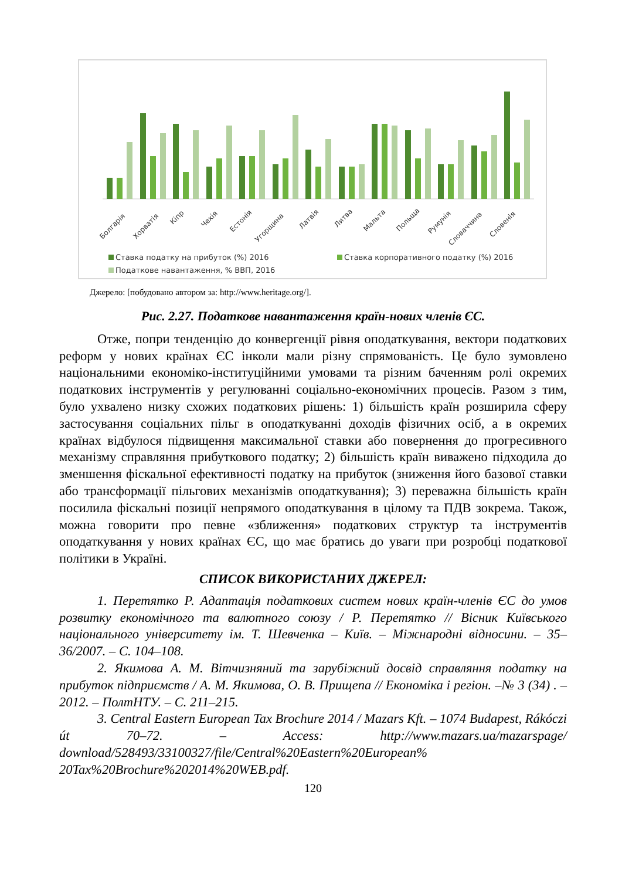Болгарія
Хорватія
Кіпр
Чехія
Естонія
Угорщина
Латвія
Литва
Мальта
Польща
Румунія
Словаччина
Словенія
Ставка податку на прибуток (%) 2016
Ставка корпоративного податку (%) 2016
Податкове навантаження, % ВВП, 2016
Джерело: [побудовано автором за: http://www.heritage.org/].
Рис. 2.27. Податкове навантаження країн-нових членів ЄС.
Отже, попри тенденцію до конвергенції рівня оподаткування, вектори податкових реформ у нових країнах ЄС інколи мали різну спрямованість. Це було зумовлено національними економіко-інституційними умовами та різним баченням ролі окремих податкових інструментів у регулюванні соціально-економічних процесів. Разом з тим, було ухвалено низку схожих податкових рішень: 1) більшість країн розширила сферу застосування соціальних пільг в оподаткуванні доходів фізичних осіб, а в окремих країнах відбулося підвищення максимальної ставки або повернення до прогресивного механізму справляння прибуткового податку; 2) більшість країн виважено підходила до зменшення фіскальної ефективності податку на прибуток (зниження його базової ставки або трансформації пільгових механізмів оподаткування); 3) переважна більшість країн посилила фіскальні позиції непрямого оподаткування в цілому та ПДВ зокрема. Також, можна говорити про певне «зближення» податкових структур та інструментів оподаткування у нових країнах ЄС, що має братись до уваги при розробці податкової політики в Україні.
СПИСОК ВИКОРИСТАНИХ ДЖЕРЕЛ:
1. Перетятко Р. Адаптація податкових систем нових країн-членів ЄС до умов розвитку економічного та валютного союзу / Р. Перетятко // Вісник Київського національного університету ім. Т. Шевченка – Київ. – Міжнародні відносини. – 35–36/2007. – С. 104–108.
2. Якимова А. М. Вітчизняний та зарубіжний досвід справляння податку на прибуток підприємств / А. М. Якимова, О. В. Прищепа // Економіка і регіон. –№ 3 (34) . – 2012. – ПолтНТУ. – С. 211–215.
3. Central Eastern European Tax Brochure 2014 / Mazars Kft. – 1074 Budapest, Rákóczi út 70–72. – Access: http://www.mazars.ua/mazarspage/ download/528493/33100327/file/Central%20Eastern%20European% 20Tax%20Brochure%202014%20WEB.pdf.
120